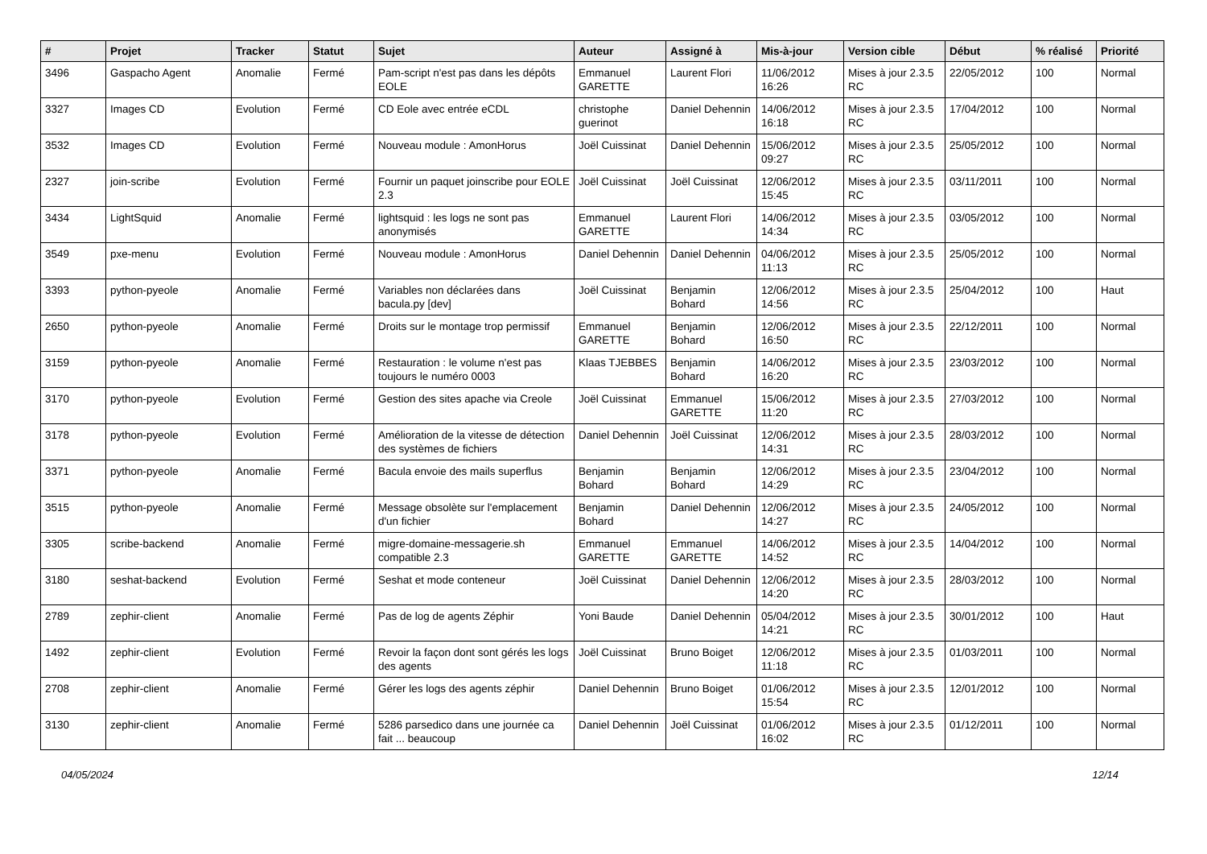| # | Projet | Tracker | Statut | Sujet | Auteur | Assigné à | Mis-à-jour | Version cible | Début | % réalisé | Priorité |
| --- | --- | --- | --- | --- | --- | --- | --- | --- | --- | --- | --- |
| 3496 | Gaspacho Agent | Anomalie | Fermé | Pam-script n'est pas dans les dépôts EOLE | Emmanuel GARETTE | Laurent Flori | 11/06/2012 16:26 | Mises à jour 2.3.5 RC | 22/05/2012 | 100 | Normal |
| 3327 | Images CD | Evolution | Fermé | CD Eole avec entrée eCDL | christophe guerinot | Daniel Dehennin | 14/06/2012 16:18 | Mises à jour 2.3.5 RC | 17/04/2012 | 100 | Normal |
| 3532 | Images CD | Evolution | Fermé | Nouveau module : AmonHorus | Joël Cuissinat | Daniel Dehennin | 15/06/2012 09:27 | Mises à jour 2.3.5 RC | 25/05/2012 | 100 | Normal |
| 2327 | join-scribe | Evolution | Fermé | Fournir un paquet joinscribe pour EOLE 2.3 | Joël Cuissinat | Joël Cuissinat | 12/06/2012 15:45 | Mises à jour 2.3.5 RC | 03/11/2011 | 100 | Normal |
| 3434 | LightSquid | Anomalie | Fermé | lightsquid : les logs ne sont pas anonymisés | Emmanuel GARETTE | Laurent Flori | 14/06/2012 14:34 | Mises à jour 2.3.5 RC | 03/05/2012 | 100 | Normal |
| 3549 | pxe-menu | Evolution | Fermé | Nouveau module : AmonHorus | Daniel Dehennin | Daniel Dehennin | 04/06/2012 11:13 | Mises à jour 2.3.5 RC | 25/05/2012 | 100 | Normal |
| 3393 | python-pyeole | Anomalie | Fermé | Variables non déclarées dans bacula.py [dev] | Joël Cuissinat | Benjamin Bohard | 12/06/2012 14:56 | Mises à jour 2.3.5 RC | 25/04/2012 | 100 | Haut |
| 2650 | python-pyeole | Anomalie | Fermé | Droits sur le montage trop permissif | Emmanuel GARETTE | Benjamin Bohard | 12/06/2012 16:50 | Mises à jour 2.3.5 RC | 22/12/2011 | 100 | Normal |
| 3159 | python-pyeole | Anomalie | Fermé | Restauration : le volume n'est pas toujours le numéro 0003 | Klaas TJEBBES | Benjamin Bohard | 14/06/2012 16:20 | Mises à jour 2.3.5 RC | 23/03/2012 | 100 | Normal |
| 3170 | python-pyeole | Evolution | Fermé | Gestion des sites apache via Creole | Joël Cuissinat | Emmanuel GARETTE | 15/06/2012 11:20 | Mises à jour 2.3.5 RC | 27/03/2012 | 100 | Normal |
| 3178 | python-pyeole | Evolution | Fermé | Amélioration de la vitesse de détection des systèmes de fichiers | Daniel Dehennin | Joël Cuissinat | 12/06/2012 14:31 | Mises à jour 2.3.5 RC | 28/03/2012 | 100 | Normal |
| 3371 | python-pyeole | Anomalie | Fermé | Bacula envoie des mails superflus | Benjamin Bohard | Benjamin Bohard | 12/06/2012 14:29 | Mises à jour 2.3.5 RC | 23/04/2012 | 100 | Normal |
| 3515 | python-pyeole | Anomalie | Fermé | Message obsolète sur l'emplacement d'un fichier | Benjamin Bohard | Daniel Dehennin | 12/06/2012 14:27 | Mises à jour 2.3.5 RC | 24/05/2012 | 100 | Normal |
| 3305 | scribe-backend | Anomalie | Fermé | migre-domaine-messagerie.sh compatible 2.3 | Emmanuel GARETTE | Emmanuel GARETTE | 14/06/2012 14:52 | Mises à jour 2.3.5 RC | 14/04/2012 | 100 | Normal |
| 3180 | seshat-backend | Evolution | Fermé | Seshat et mode conteneur | Joël Cuissinat | Daniel Dehennin | 12/06/2012 14:20 | Mises à jour 2.3.5 RC | 28/03/2012 | 100 | Normal |
| 2789 | zephir-client | Anomalie | Fermé | Pas de log de agents Zéphir | Yoni Baude | Daniel Dehennin | 05/04/2012 14:21 | Mises à jour 2.3.5 RC | 30/01/2012 | 100 | Haut |
| 1492 | zephir-client | Evolution | Fermé | Revoir la façon dont sont gérés les logs des agents | Joël Cuissinat | Bruno Boiget | 12/06/2012 11:18 | Mises à jour 2.3.5 RC | 01/03/2011 | 100 | Normal |
| 2708 | zephir-client | Anomalie | Fermé | Gérer les logs des agents zéphir | Daniel Dehennin | Bruno Boiget | 01/06/2012 15:54 | Mises à jour 2.3.5 RC | 12/01/2012 | 100 | Normal |
| 3130 | zephir-client | Anomalie | Fermé | 5286 parsedico dans une journée ca fait ... beaucoup | Daniel Dehennin | Joël Cuissinat | 01/06/2012 16:02 | Mises à jour 2.3.5 RC | 01/12/2011 | 100 | Normal |
04/05/2024 12/14